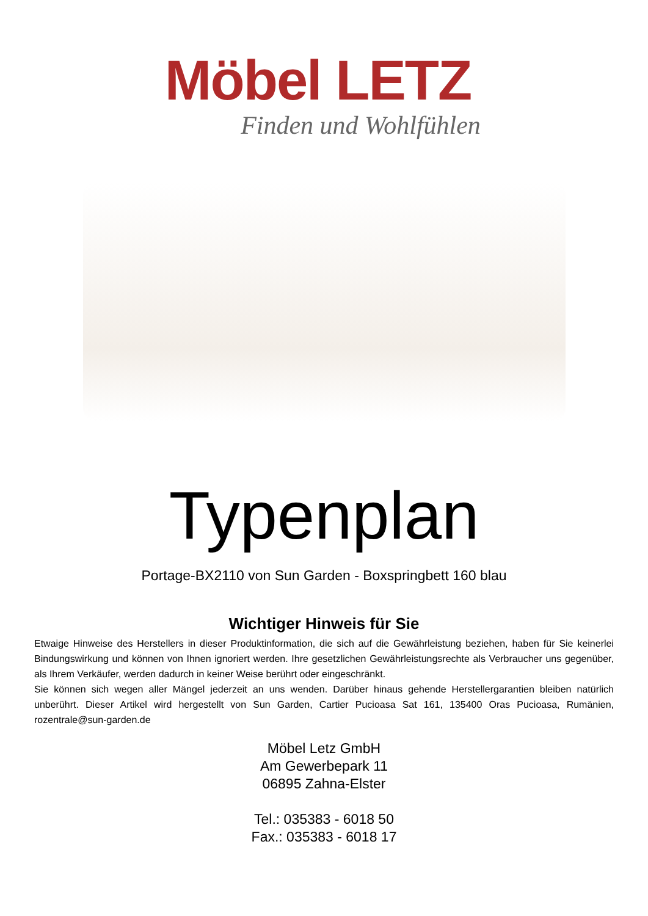Möbel LETZ
Finden und Wohlfühlen
Typenplan
Portage-BX2110 von Sun Garden - Boxspringbett 160 blau
Wichtiger Hinweis für Sie
Etwaige Hinweise des Herstellers in dieser Produktinformation, die sich auf die Gewährleistung beziehen, haben für Sie keinerlei Bindungswirkung und können von Ihnen ignoriert werden. Ihre gesetzlichen Gewährleistungsrechte als Verbraucher uns gegenüber, als Ihrem Verkäufer, werden dadurch in keiner Weise berührt oder eingeschränkt.
Sie können sich wegen aller Mängel jederzeit an uns wenden. Darüber hinaus gehende Herstellergarantien bleiben natürlich unberührt. Dieser Artikel wird hergestellt von Sun Garden, Cartier Pucioasa Sat 161, 135400 Oras Pucioasa, Rumänien, rozentrale@sun-garden.de
Möbel Letz GmbH
Am Gewerbepark 11
06895 Zahna-Elster
Tel.: 035383 - 6018 50
Fax.: 035383 - 6018 17